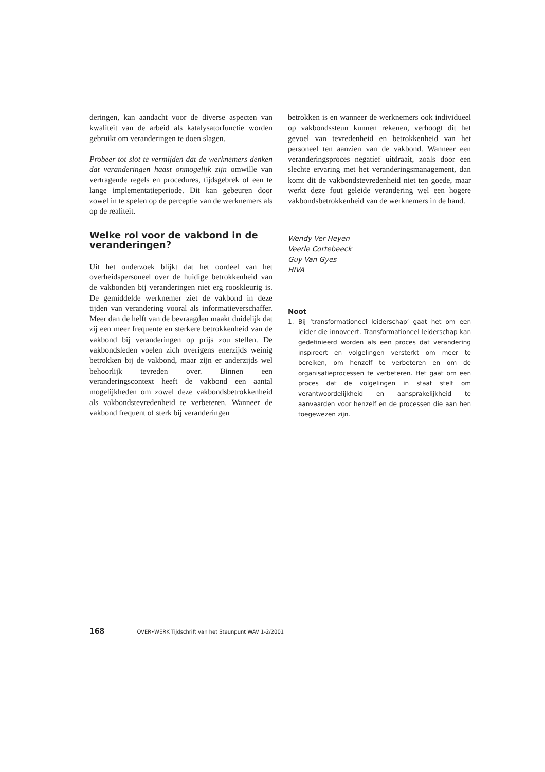deringen, kan aandacht voor de diverse aspecten van kwaliteit van de arbeid als katalysatorfunctie worden gebruikt om veranderingen te doen slagen.
Probeer tot slot te vermijden dat de werknemers denken dat veranderingen haast onmogelijk zijn omwille van vertragende regels en procedures, tijdsgebrek of een te lange implementatieperiode. Dit kan gebeuren door zowel in te spelen op de perceptie van de werknemers als op de realiteit.
Welke rol voor de vakbond in de veranderingen?
Uit het onderzoek blijkt dat het oordeel van het overheidspersoneel over de huidige betrokkenheid van de vakbonden bij veranderingen niet erg rooskleurig is. De gemiddelde werknemer ziet de vakbond in deze tijden van verandering vooral als informatieverschaffer. Meer dan de helft van de bevraagden maakt duidelijk dat zij een meer frequente en sterkere betrokkenheid van de vakbond bij veranderingen op prijs zou stellen. De vakbondsleden voelen zich overigens enerzijds weinig betrokken bij de vakbond, maar zijn er anderzijds wel behoorlijk tevreden over. Binnen een veranderingscontext heeft de vakbond een aantal mogelijkheden om zowel deze vakbondsbetrokkenheid als vakbondstevredenheid te verbeteren. Wanneer de vakbond frequent of sterk bij veranderingen
betrokken is en wanneer de werknemers ook individueel op vakbondssteun kunnen rekenen, verhoogt dit het gevoel van tevredenheid en betrokkenheid van het personeel ten aanzien van de vakbond. Wanneer een veranderingsproces negatief uitdraait, zoals door een slechte ervaring met het veranderingsmanagement, dan komt dit de vakbondstevredenheid niet ten goede, maar werkt deze fout geleide verandering wel een hogere vakbondsbetrokkenheid van de werknemers in de hand.
Wendy Ver Heyen
Veerle Cortebeeck
Guy Van Gyes
HIVA
Noot
1. Bij ‘transformationeel leiderschap’ gaat het om een leider die innoveert. Transformationeel leiderschap kan gedefinieerd worden als een proces dat verandering inspireert en volgelingen versterkt om meer te bereiken, om henzelf te verbeteren en om de organisatieprocessen te verbeteren. Het gaat om een proces dat de volgelingen in staat stelt om verantwoordelijkheid en aansprakelijkheid te aanvaarden voor henzelf en de processen die aan hen toegewezen zijn.
168 OVER•WERK Tijdschrift van het Steunpunt WAV 1-2/2001